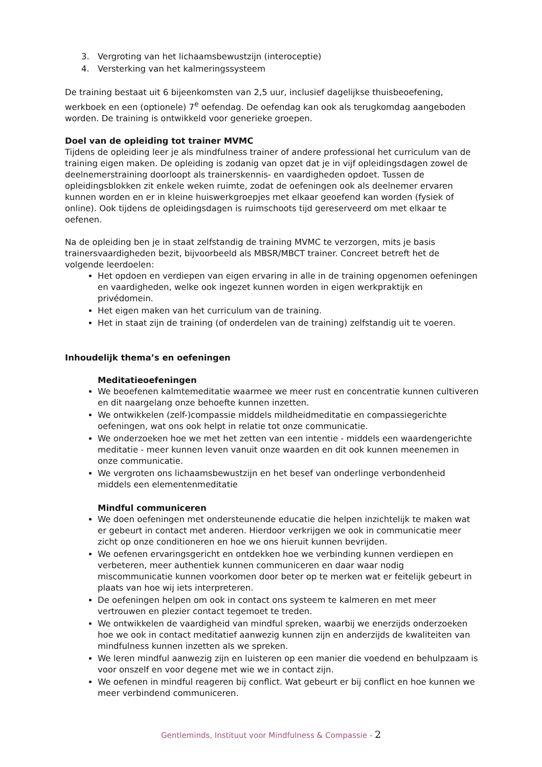3. Vergroting van het lichaamsbewustzijn (interoceptie)
4. Versterking van het kalmeringssysteem
De training bestaat uit 6 bijeenkomsten van 2,5 uur, inclusief dagelijkse thuisbeoefening, werkboek en een (optionele) 7<sup>e</sup> oefendag. De oefendag kan ook als terugkomdag aangeboden worden. De training is ontwikkeld voor generieke groepen.
Doel van de opleiding tot trainer MVMC
Tijdens de opleiding leer je als mindfulness trainer of andere professional het curriculum van de training eigen maken. De opleiding is zodanig van opzet dat je in vijf opleidingsdagen zowel de deelnemerstraining doorloopt als trainerskennis- en vaardigheden opdoet. Tussen de opleidingsblokken zit enkele weken ruimte, zodat de oefeningen ook als deelnemer ervaren kunnen worden en er in kleine huiswerkgroepjes met elkaar geoefend kan worden (fysiek of online). Ook tijdens de opleidingsdagen is ruimschoots tijd gereserveerd om met elkaar te oefenen.
Na de opleiding ben je in staat zelfstandig de training MVMC te verzorgen, mits je basis trainersvaardigheden bezit, bijvoorbeeld als MBSR/MBCT trainer. Concreet betreft het de volgende leerdoelen:
Het opdoen en verdiepen van eigen ervaring in alle in de training opgenomen oefeningen en vaardigheden, welke ook ingezet kunnen worden in eigen werkpraktijk en privédomein.
Het eigen maken van het curriculum van de training.
Het in staat zijn de training (of onderdelen van de training) zelfstandig uit te voeren.
Inhoudelijk thema’s en oefeningen
Meditatieoefeningen
We beoefenen kalmtemeditatie waarmee we meer rust en concentratie kunnen cultiveren en dit naargelang onze behoefte kunnen inzetten.
We ontwikkelen (zelf-)compassie middels mildheidmeditatie en compassiegerichte oefeningen, wat ons ook helpt in relatie tot onze communicatie.
We onderzoeken hoe we met het zetten van een intentie - middels een waardengerichte meditatie - meer kunnen leven vanuit onze waarden en dit ook kunnen meenemen in onze communicatie.
We vergroten ons lichaamsbewustzijn en het besef van onderlinge verbondenheid middels een elementenmeditatie
Mindful communiceren
We doen oefeningen met ondersteunende educatie die helpen inzichtelijk te maken wat er gebeurt in contact met anderen. Hierdoor verkrijgen we ook in communicatie meer zicht op onze conditioneren en hoe we ons hieruit kunnen bevrijden.
We oefenen ervaringsgericht en ontdekken hoe we verbinding kunnen verdiepen en verbeteren, meer authentiek kunnen communiceren en daar waar nodig miscommunicatie kunnen voorkomen door beter op te merken wat er feitelijk gebeurt in plaats van hoe wij iets interpreteren.
De oefeningen helpen om ook in contact ons systeem te kalmeren en met meer vertrouwen en plezier contact tegemoet te treden.
We ontwikkelen de vaardigheid van mindful spreken, waarbij we enerzijds onderzoeken hoe we ook in contact meditatief aanwezig kunnen zijn en anderzijds de kwaliteiten van mindfulness kunnen inzetten als we spreken.
We leren mindful aanwezig zijn en luisteren op een manier die voedend en behulpzaam is voor onszelf en voor degene met wie we in contact zijn.
We oefenen in mindful reageren bij conflict. Wat gebeurt er bij conflict en hoe kunnen we meer verbindend communiceren.
Gentleminds, Instituut voor Mindfulness & Compassie - 2